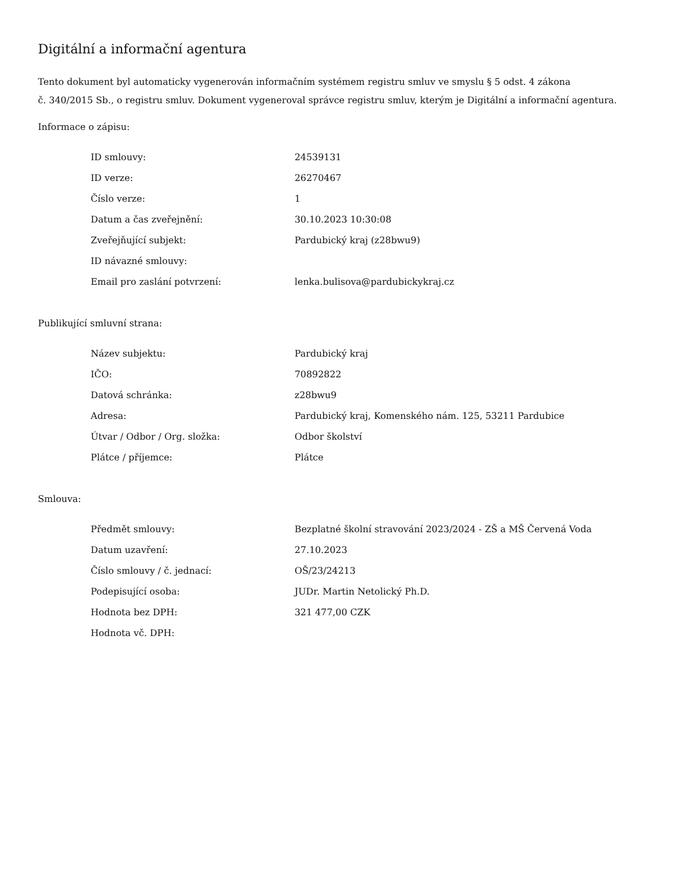Digitální a informační agentura
Tento dokument byl automaticky vygenerován informačním systémem registru smluv ve smyslu § 5 odst. 4 zákona
č. 340/2015 Sb., o registru smluv. Dokument vygeneroval správce registru smluv, kterým je Digitální a informační agentura.
Informace o zápisu:
| ID smlouvy: | 24539131 |
| ID verze: | 26270467 |
| Číslo verze: | 1 |
| Datum a čas zveřejnění: | 30.10.2023 10:30:08 |
| Zveřejňující subjekt: | Pardubický kraj (z28bwu9) |
| ID návazné smlouvy: | |
| Email pro zaslání potvrzení: | lenka.bulisova@pardubickykraj.cz |
Publikující smluvní strana:
| Název subjektu: | Pardubický kraj |
| IČO: | 70892822 |
| Datová schránka: | z28bwu9 |
| Adresa: | Pardubický kraj, Komenského nám. 125, 53211 Pardubice |
| Útvar / Odbor / Org. složka: | Odbor školství |
| Plátce / příjemce: | Plátce |
Smlouva:
| Předmět smlouvy: | Bezplatné školní stravování 2023/2024 - ZŠ a MŠ Červená Voda |
| Datum uzavření: | 27.10.2023 |
| Číslo smlouvy / č. jednací: | OŠ/23/24213 |
| Podepisující osoba: | JUDr. Martin Netolický Ph.D. |
| Hodnota bez DPH: | 321 477,00 CZK |
| Hodnota vč. DPH: | |